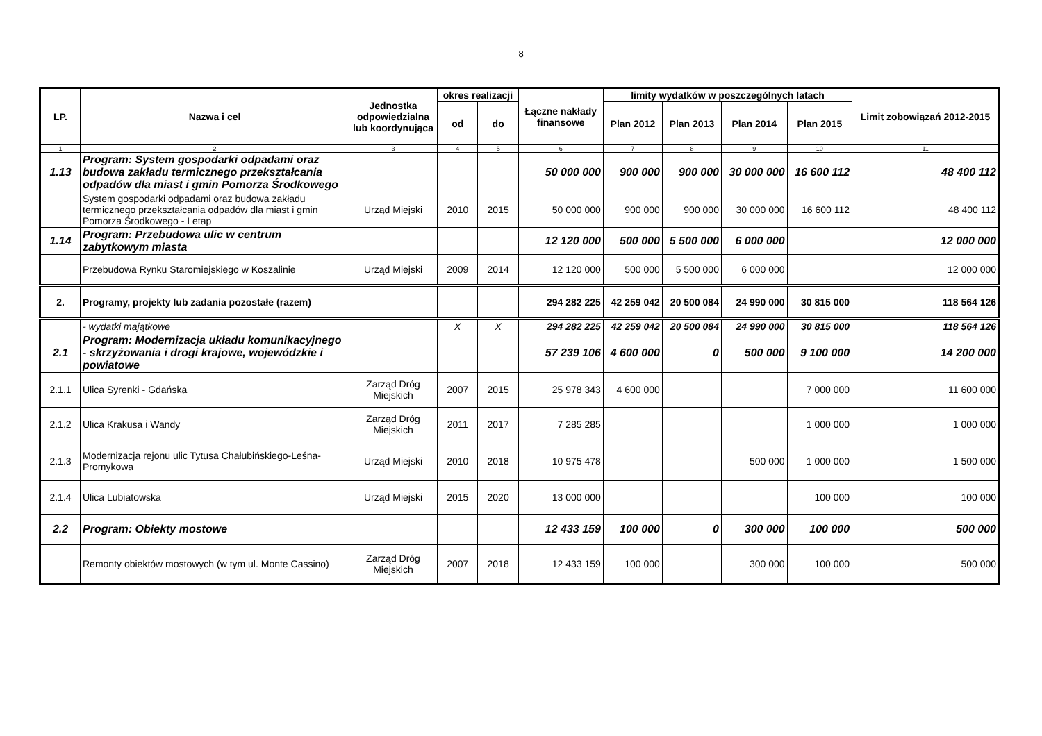8
| LP. | Nazwa i cel | Jednostka odpowiedzialna lub koordynująca | okres realizacji | | Łączne nakłady finansowe | limity wydatków w poszczególnych latach | | | | Limit zobowiązań 2012-2015 |
| --- | --- | --- | --- | --- | --- | --- | --- | --- | --- | --- |
| | | | od | do | | Plan 2012 | Plan 2013 | Plan 2014 | Plan 2015 | |
| 1 | 2 | 3 | 4 | 5 | 6 | 7 | 8 | 9 | 10 | 11 |
| 1.13 | Program: System gospodarki odpadami oraz budowa zakładu termicznego przekształcania odpadów dla miast i gmin Pomorza Środkowego | | | | 50 000 000 | 900 000 | 900 000 | 30 000 000 | 16 600 112 | 48 400 112 |
| | System gospodarki odpadami oraz budowa zakładu termicznego przekształcania odpadów dla miast i gmin Pomorza Środkowego - I etap | Urząd Miejski | 2010 | 2015 | 50 000 000 | 900 000 | 900 000 | 30 000 000 | 16 600 112 | 48 400 112 |
| 1.14 | Program: Przebudowa ulic w centrum zabytkowym miasta | | | | 12 120 000 | 500 000 | 5 500 000 | 6 000 000 | | 12 000 000 |
| | Przebudowa Rynku Staromiejskiego w Koszalinie | Urząd Miejski | 2009 | 2014 | 12 120 000 | 500 000 | 5 500 000 | 6 000 000 | | 12 000 000 |
| 2. | Programy, projekty lub zadania pozostałe (razem) | | | | 294 282 225 | 42 259 042 | 20 500 084 | 24 990 000 | 30 815 000 | 118 564 126 |
| | - wydatki majątkowe | | X | X | 294 282 225 | 42 259 042 | 20 500 084 | 24 990 000 | 30 815 000 | 118 564 126 |
| 2.1 | Program: Modernizacja układu komunikacyjnego - skrzyżowania i drogi krajowe, wojewódzkie i powiatowe | | | | 57 239 106 | 4 600 000 | 0 | 500 000 | 9 100 000 | 14 200 000 |
| 2.1.1 | Ulica Syrenki - Gdańska | Zarząd Dróg Miejskich | 2007 | 2015 | 25 978 343 | 4 600 000 | | | 7 000 000 | 11 600 000 |
| 2.1.2 | Ulica Krakusa i Wandy | Zarząd Dróg Miejskich | 2011 | 2017 | 7 285 285 | | | | 1 000 000 | 1 000 000 |
| 2.1.3 | Modernizacja rejonu ulic Tytusa Chałubińskiego-Leśna-Promykowa | Urząd Miejski | 2010 | 2018 | 10 975 478 | | | 500 000 | 1 000 000 | 1 500 000 |
| 2.1.4 | Ulica Lubiatowska | Urząd Miejski | 2015 | 2020 | 13 000 000 | | | | 100 000 | 100 000 |
| 2.2 | Program: Obiekty mostowe | | | | 12 433 159 | 100 000 | 0 | 300 000 | 100 000 | 500 000 |
| | Remonty obiektów mostowych (w tym ul. Monte Cassino) | Zarząd Dróg Miejskich | 2007 | 2018 | 12 433 159 | 100 000 | | 300 000 | 100 000 | 500 000 |